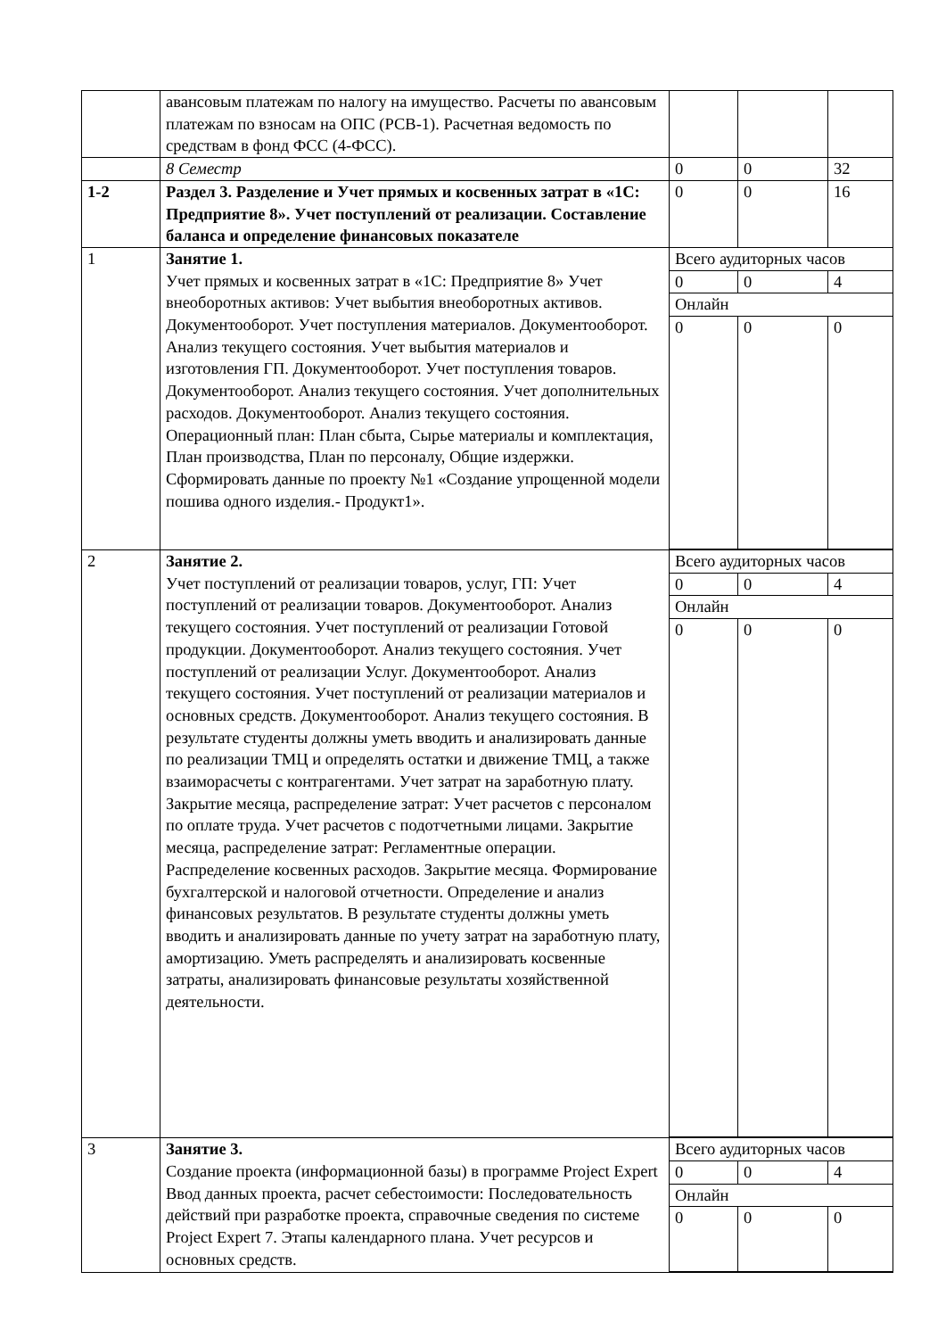| | авансовым платежам по налогу на имущество. Расчеты по авансовым платежам по взносам на ОПС (РСВ-1). Расчетная ведомость по средствам в фонд ФСС (4-ФСС). | | | |
| | 8 Семестр | 0 | 0 | 32 |
| 1-2 | Раздел 3. Разделение и Учет прямых и косвенных затрат в «1С: Предприятие 8». Учет поступлений от реализации. Составление баланса и определение финансовых показателе | 0 | 0 | 16 |
| 1 | Занятие 1. Учет прямых и косвенных затрат в «1С: Предприятие 8» Учет внеоборотных активов: Учет выбытия внеоборотных активов. Документооборот. Учет поступления материалов. Документооборот. Анализ текущего состояния. Учет выбытия материалов и изготовления ГП. Документооборот. Учет поступления товаров. Документооборот. Анализ текущего состояния. Учет дополнительных расходов. Документооборот. Анализ текущего состояния. Операционный план: План сбыта, Сырье материалы и комплектация, План производства, План по персоналу, Общие издержки. Сформировать данные по проекту №1 «Создание упрощенной модели пошива одного изделия.- Продукт1». | / Всего аудиторных часов / / / / 0 / 0 / 4 / / Онлайн / / / / 0 / 0 / 0 / | | |
| 2 | Занятие 2. Учет поступлений от реализации товаров, услуг, ГП: Учет поступлений от реализации товаров. Документооборот. Анализ текущего состояния. Учет поступлений от реализации Готовой продукции. Документооборот. Анализ текущего состояния. Учет поступлений от реализации Услуг. Документооборот. Анализ текущего состояния. Учет поступлений от реализации материалов и основных средств. Документооборот. Анализ текущего состояния. В результате студенты должны уметь вводить и анализировать данные по реализации ТМЦ и определять остатки и движение ТМЦ, а также взаиморасчеты с контрагентами. Учет затрат на заработную плату. Закрытие месяца, распределение затрат: Учет расчетов с персоналом по оплате труда. Учет расчетов с подотчетными лицами. Закрытие месяца, распределение затрат: Регламентные операции. Распределение косвенных расходов. Закрытие месяца. Формирование бухгалтерской и налоговой отчетности. Определение и анализ финансовых результатов. В результате студенты должны уметь вводить и анализировать данные по учету затрат на заработную плату, амортизацию. Уметь распределять и анализировать косвенные затраты, анализировать финансовые результаты хозяйственной деятельности. | / Всего аудиторных часов / / / / 0 / 0 / 4 / / Онлайн / / / / 0 / 0 / 0 / | | |
| 3 | Занятие 3. Создание проекта (информационной базы) в программе Project Expert Ввод данных проекта, расчет себестоимости: Последовательность действий при разработке проекта, справочные сведения по системе Project Expert 7. Этапы календарного плана. Учет ресурсов и основных средств. | / Всего аудиторных часов / / / / 0 / 0 / 4 / / Онлайн / / / / 0 / 0 / 0 / | | |